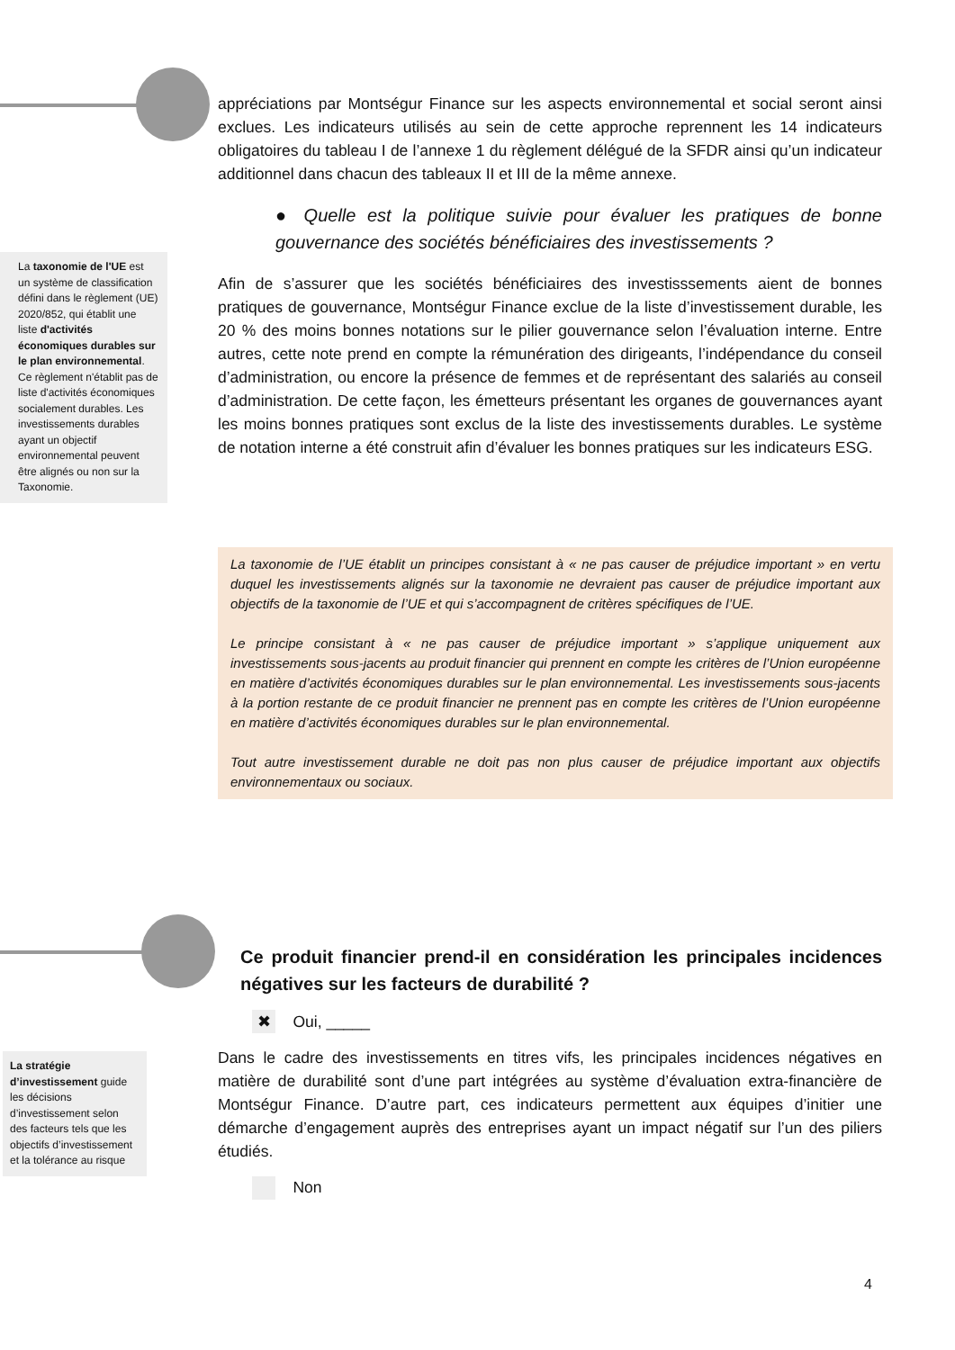appréciations par Montségur Finance sur les aspects environnemental et social seront ainsi exclues. Les indicateurs utilisés au sein de cette approche reprennent les 14 indicateurs obligatoires du tableau I de l’annexe 1 du règlement délégué de la SFDR ainsi qu’un indicateur additionnel dans chacun des tableaux II et III de la même annexe.
● Quelle est la politique suivie pour évaluer les pratiques de bonne gouvernance des sociétés bénéficiaires des investissements ?
Afin de s’assurer que les sociétés bénéficiaires des investisssements aient de bonnes pratiques de gouvernance, Montségur Finance exclue de la liste d’investissement durable, les 20 % des moins bonnes notations sur le pilier gouvernance selon l’évaluation interne. Entre autres, cette note prend en compte la rémunération des dirigeants, l’indépendance du conseil d’administration, ou encore la présence de femmes et de représentant des salariés au conseil d’administration. De cette façon, les émetteurs présentant les organes de gouvernances ayant les moins bonnes pratiques sont exclus de la liste des investissements durables. Le système de notation interne a été construit afin d’évaluer les bonnes pratiques sur les indicateurs ESG.
La taxonomie de l'UE est un système de classification défini dans le règlement (UE) 2020/852, qui établit une liste d'activités économiques durables sur le plan environnemental. Ce règlement n'établit pas de liste d'activités économiques socialement durables. Les investissements durables ayant un objectif environnemental peuvent être alignés ou non sur la Taxonomie.
La taxonomie de l’UE établit un principes consistant à « ne pas causer de préjudice important » en vertu duquel les investissements alignés sur la taxonomie ne devraient pas causer de préjudice important aux objectifs de la taxonomie de l’UE et qui s’accompagnent de critères spécifiques de l’UE.
Le principe consistant à « ne pas causer de préjudice important » s’applique uniquement aux investissements sous-jacents au produit financier qui prennent en compte les critères de l’Union européenne en matière d’activités économiques durables sur le plan environnemental. Les investissements sous-jacents à la portion restante de ce produit financier ne prennent pas en compte les critères de l’Union européenne en matière d’activités économiques durables sur le plan environnemental.
Tout autre investissement durable ne doit pas non plus causer de préjudice important aux objectifs environnementaux ou sociaux.
Ce produit financier prend-il en considération les principales incidences négatives sur les facteurs de durabilité ?
✖ Oui, _____
Dans le cadre des investissements en titres vifs, les principales incidences négatives en matière de durabilité sont d’une part intégrées au système d’évaluation extra-financière de Montségur Finance. D’autre part, ces indicateurs permettent aux équipes d’initier une démarche d’engagement auprès des entreprises ayant un impact négatif sur l’un des piliers étudiés.
Non
La stratégie d’investissement guide les décisions d’investissement selon des facteurs tels que les objectifs d’investissement et la tolérance au risque
4